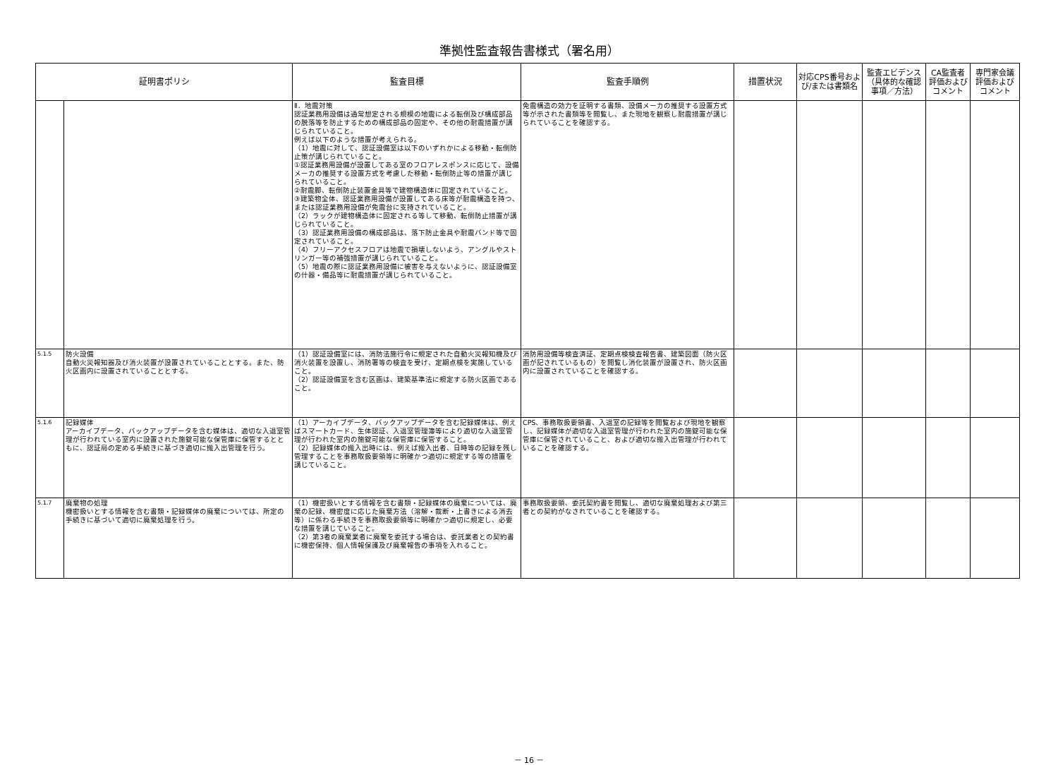準拠性監査報告書様式（署名用）
| 証明書ポリシ | | 監査目標 | 監査手順例 | 措置状況 | 対応CPS番号および/または書類名 | 監査エビデンス（具体的な確認事項／方法） | CA監査者評価およびコメント | 専門家会議評価およびコメント |
| --- | --- | --- | --- | --- | --- | --- | --- | --- |
| | | Ⅱ．地震対策 認証業務用設備は通常想定される規模の地震による転倒及び構成部品の脱落等を防止するための構成部品の固定や、その他の耐震措置が講じられていること。 例えば以下のような措置が考えられる。 （1）地震に対して、認証設備室は以下のいずれかによる移動・転倒防止策が講じられていること。 ①認証業務用設備が設置してある室のフロアレスポンスに応じて、設備メーカの推奨する設置方式を考慮した移動・転倒防止等の措置が講じられていること。 ②耐震脚、転倒防止装置金具等で建物構造体に固定されていること。 ③建築物全体、認証業務用設備が設置してある床等が耐震構造を持つ、または認証業務用設備が免震台に支持されていること。 （2）ラックが建物構造体に固定される等して移動、転倒防止措置が講じられていること。 （3）認証業務用設備の構成部品は、落下防止金具や耐震バンド等で固定されていること。 （4）フリーアクセスフロアは地震で損壊しないよう、アングルやストリンガー等の補強措置が講じられていること。 （5）地震の際に認証業務用設備に被害を与えないように、認証設備室の什器・備品等に耐震措置が講じられていること。 | 免震構造の効力を証明する書類、設備メーカの推奨する設置方式等が示された書類等を閲覧し、また現地を観察し耐震措置が講じられていることを確認する。 | | | | | |
| 5.1.5 | 防火設備 自動火災報知器及び消火装置が設置されていることとする。また、防火区画内に設置されていることとする。 | （1）認証設備室には、消防法施行令に規定された自動火災報知機及び消火装置を設置し、消防署等の検査を受け、定期点検を実施していること。 （2）認証設備室を含む区画は、建築基準法に規定する防火区画であること。 | 消防用設備等検査済証、定期点検検査報告書、建築図面（防火区画が記されているもの）を閲覧し消化装置が設置され、防火区画内に設置されていることを確認する。 | | | | | |
| 5.1.6 | 記録媒体 アーカイブデータ、バックアップデータを含む媒体は、適切な入退室管理が行われている室内に設置された施錠可能な保管庫に保管するとともに、認証局の定める手続きに基づき適切に搬入出管理を行う。 | （1）アーカイブデータ、バックアップデータを含む記録媒体は、例えばスマートカード、生体認証、入退室管理簿等により適切な入退室管理が行われた室内の施錠可能な保管庫に保管すること。 （2）記録媒体の搬入出時には、例えば搬入出者、日時等の記録を残し管理することを事務取扱要領等に明確かつ適切に規定する等の措置を講じていること。 | CPS、事務取扱要領書、入退室の記録等を閲覧および現地を観察し、記録媒体が適切な入退室管理が行われた室内の施錠可能な保管庫に保管されていること、および適切な搬入出管理が行われていることを確認する。 | | | | | |
| 5.1.7 | 廃棄物の処理 機密扱いとする情報を含む書類・記録媒体の廃棄については、所定の手続きに基づいて適切に廃棄処理を行う。 | （1）機密扱いとする情報を含む書類・記録媒体の廃棄については、廃棄の記録、機密度に応じた廃棄方法（溶解・裁断・上書きによる消去等）に係わる手続きを事務取扱要領等に明確かつ適切に規定し、必要な措置を講じていること。 （2）第3者の廃棄業者に廃棄を委託する場合は、委託業者との契約書に機密保持、個人情報保護及び廃棄報告の事項を入れること。 | 事務取扱要領、委託契約書を閲覧し、適切な廃棄処理および第三者との契約がなされていることを確認する。 | | | | | |
－ 16 －